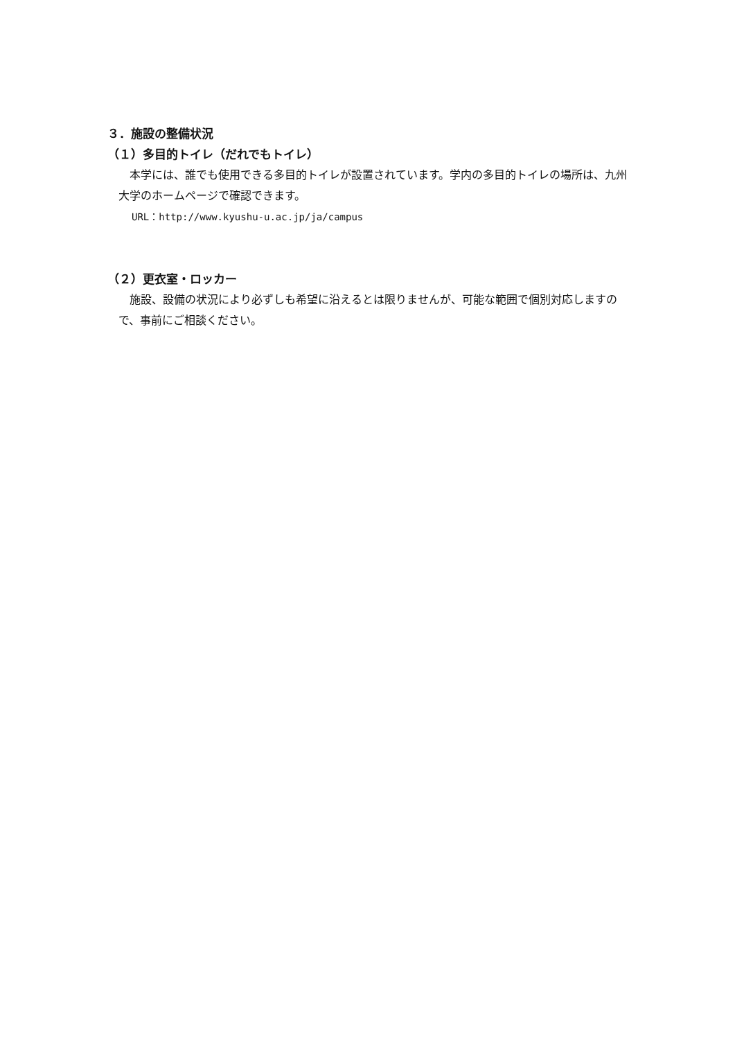３．施設の整備状況
（１）多目的トイレ（だれでもトイレ）
本学には、誰でも使用できる多目的トイレが設置されています。学内の多目的トイレの場所は、九州大学のホームページで確認できます。
URL：http://www.kyushu-u.ac.jp/ja/campus
（２）更衣室・ロッカー
施設、設備の状況により必ずしも希望に沿えるとは限りませんが、可能な範囲で個別対応しますので、事前にご相談ください。